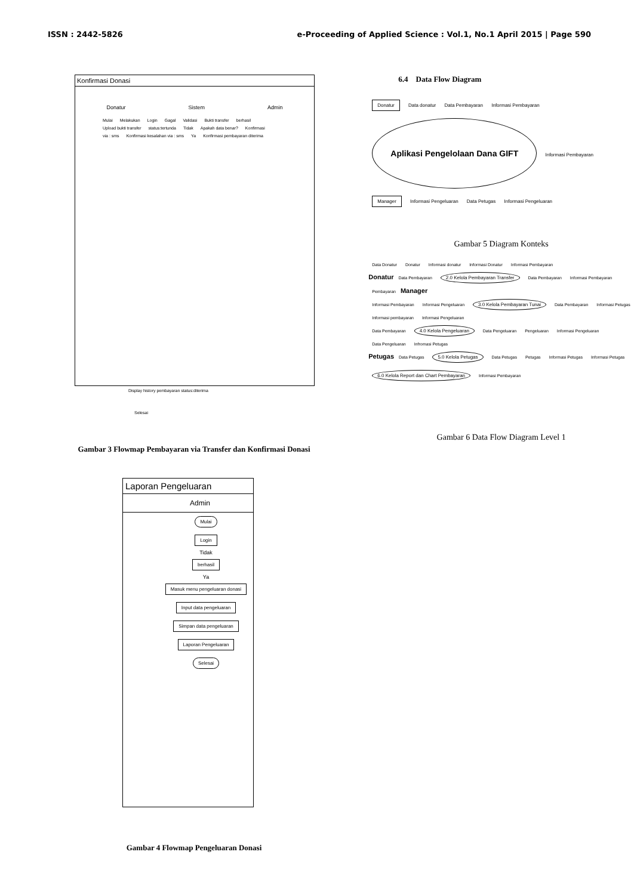ISSN : 2442-5826 e-Proceeding of Applied Science : Vol.1, No.1 April 2015 | Page 590
Konfirmasi Donasi
Donatur Sistem Admin
Mulai Melakukan Login Gagal Validasi Bukti transfer berhasil Upload bukti transfer status:tertunda Tidak Apakah data benar? Konfirmasi via : sms Konfirmasi kesalahan via : sms Ya Konfirmasi pembayaran diterima
Display history pembayaran status:diterima
Selesai
Gambar 3 Flowmap Pembayaran via Transfer dan Konfirmasi Donasi
Laporan Pengeluaran
Admin
Mulai
Login
Tidak
berhasil
Ya
Masuk menu pengeluaran donasi
Input data pengeluaran
Simpan data pengeluaran
Laporan Pengeluaran
Selesai
Gambar 4 Flowmap Pengeluaran Donasi
6.4 Data Flow Diagram
Donatur Data donatur Data Pembayaran Informasi Pembayaran
Aplikasi Pengelolaan Dana GIFT
Informasi Pembayaran Manager Informasi Pengeluaran Data Petugas Informasi Pengeluaran
Gambar 5 Diagram Konteks
Data Donatur Donatur Informasi donatur Informasi Donatur Informasi Pembayaran
Donatur Data Pembayaran 2.0 Kelola Pembayaran Transfer Data Pembayaran Informasi Pembayaran Pembayaran Manager
Informasi Pembayaran Informasi Pengeluaran 3.0 Kelola Pembayaran Tunai Data Pembayaran Informasi Petugas Informasi pembayaran Informasi Pengeluaran
Data Pembayaran 4.0 Kelola Pengeluaran Data Pengeluaran Pengeluaran Informasi Pengeluaran Data Pengeluaran Infromasi Petugas
Petugas Data Petugas 5.0 Kelola Petugas Data Petugas Petugas Informasi Petugas Informasi Petugas
6.0 Kelola Report dan Chart Pembayaran Informasi Pembayaran
Gambar 6 Data Flow Diagram Level 1